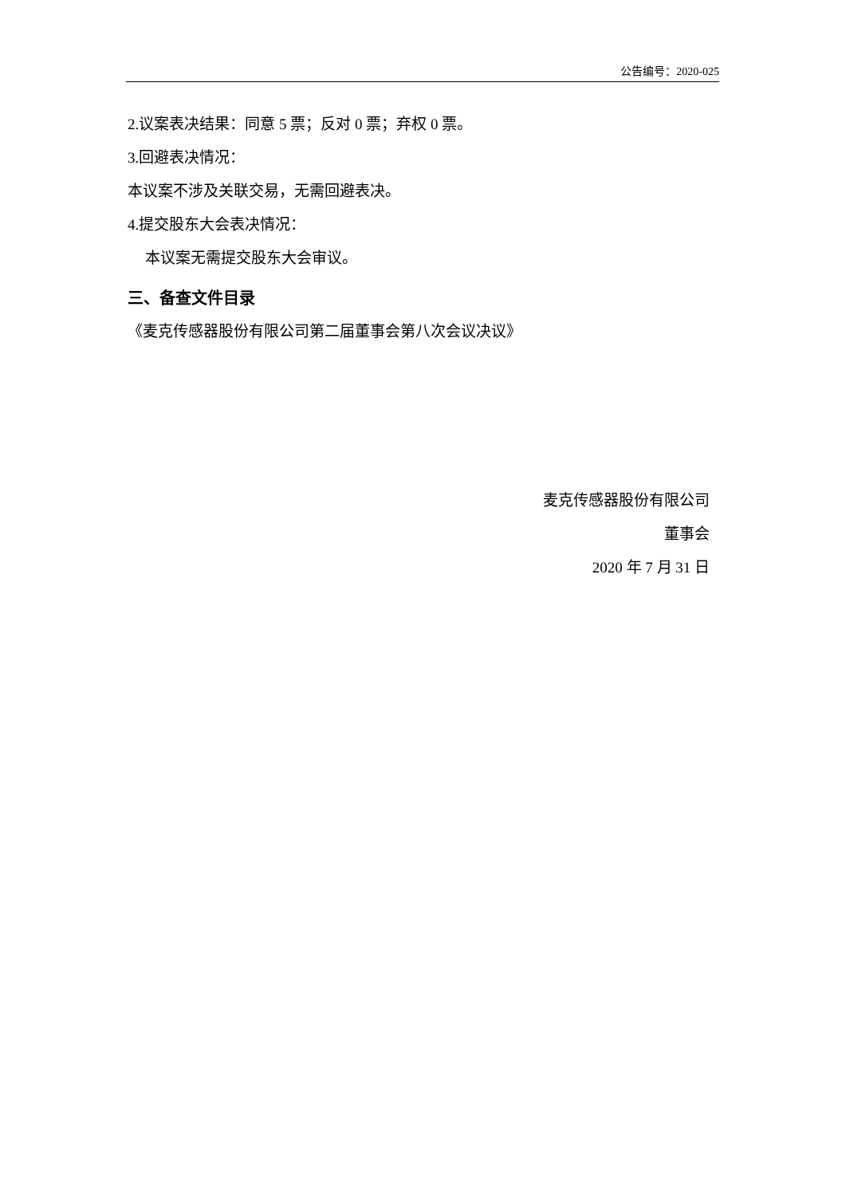公告编号：2020-025
2.议案表决结果：同意 5 票；反对 0 票；弃权 0 票。
3.回避表决情况：
本议案不涉及关联交易，无需回避表决。
4.提交股东大会表决情况：
本议案无需提交股东大会审议。
三、备查文件目录
《麦克传感器股份有限公司第二届董事会第八次会议决议》
麦克传感器股份有限公司
董事会
2020 年 7 月 31 日